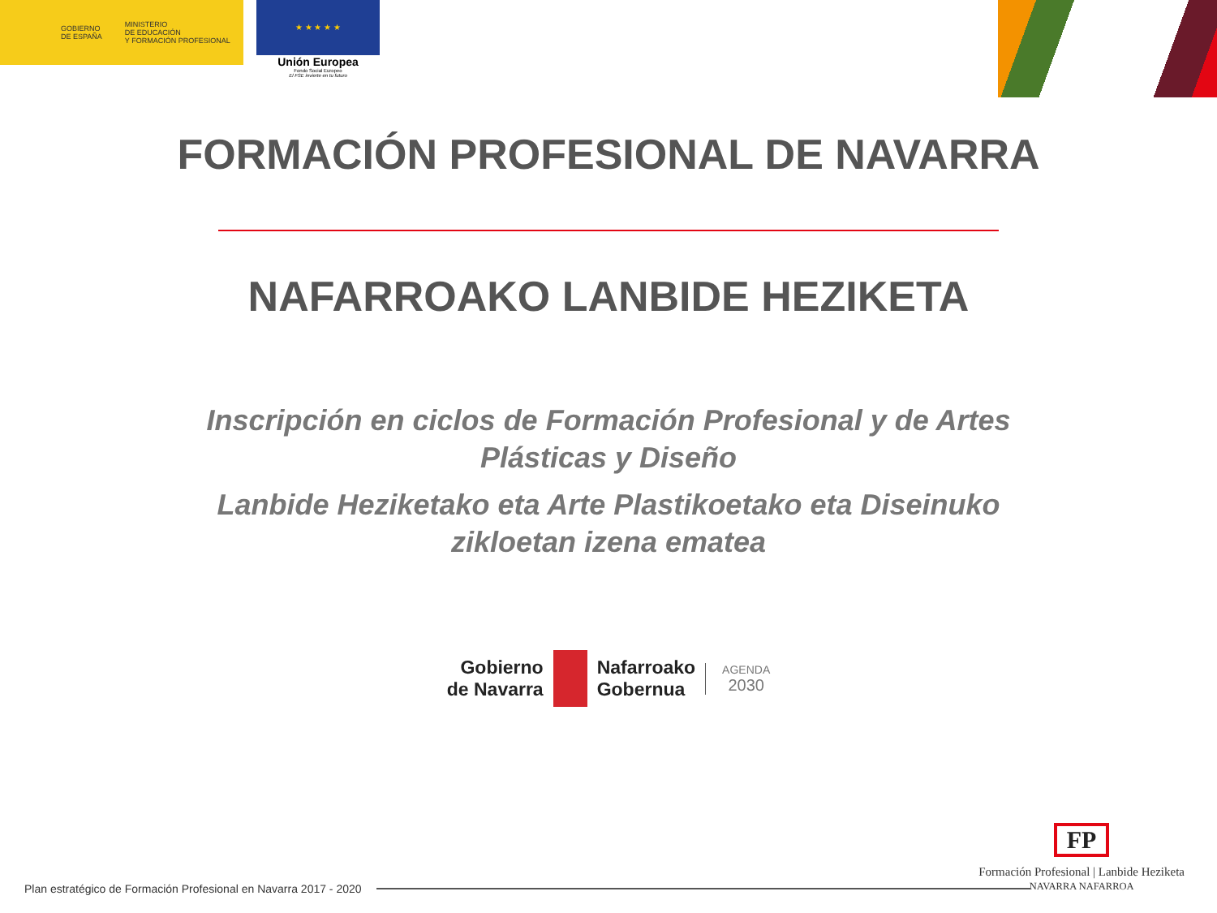GOBIERNO
DE ESPAÑA
MINISTERIO
DE EDUCACIÓN
Y FORMACIÓN PROFESIONAL
★ ★ ★ ★ ★
Unión Europea
Fondo Social Europeo
El FSE invierte en tu futuro
FORMACIÓN PROFESIONAL DE NAVARRA
NAFARROAKO LANBIDE HEZIKETA
Inscripción en ciclos de Formación Profesional y de Artes Plásticas y Diseño
Lanbide Heziketako eta Arte Plastikoetako eta Diseinuko zikloetan izena ematea
Gobierno
de Navarra
Nafarroako
Gobernua
AGENDA
2030
Plan estratégico de Formación Profesional en Navarra 2017 - 2020
FP
Formación Profesional | Lanbide Heziketa
NAVARRA NAFARROA